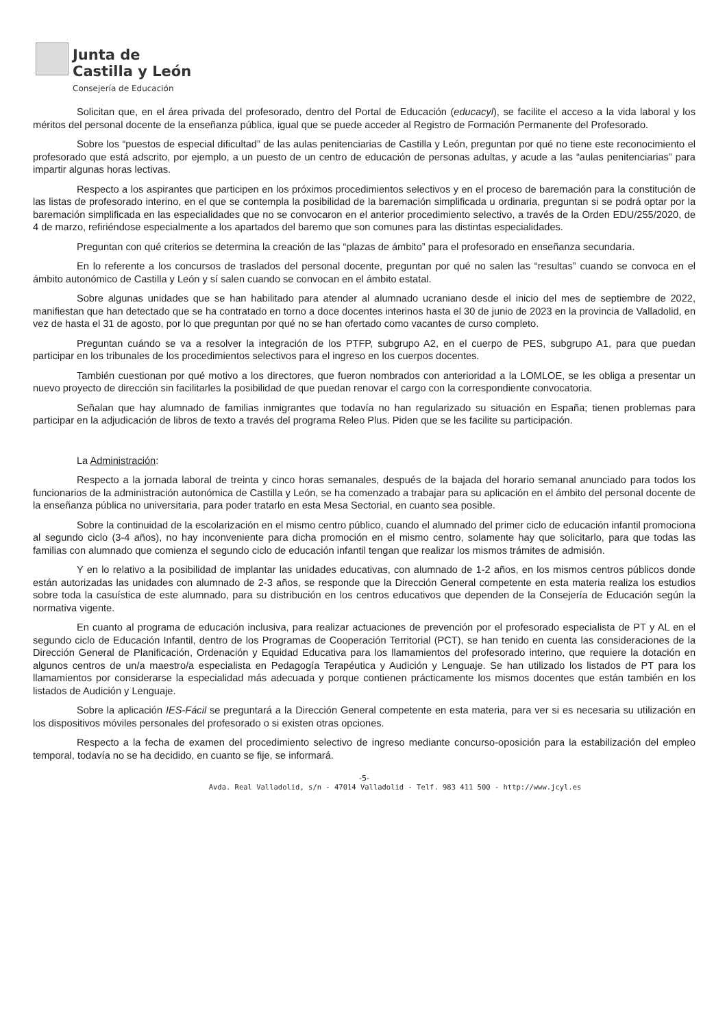Junta de
Castilla y León
Consejería de Educación
Solicitan que, en el área privada del profesorado, dentro del Portal de Educación (educacyl), se facilite el acceso a la vida laboral y los méritos del personal docente de la enseñanza pública, igual que se puede acceder al Registro de Formación Permanente del Profesorado.
Sobre los “puestos de especial dificultad” de las aulas penitenciarias de Castilla y León, preguntan por qué no tiene este reconocimiento el profesorado que está adscrito, por ejemplo, a un puesto de un centro de educación de personas adultas, y acude a las “aulas penitenciarias” para impartir algunas horas lectivas.
Respecto a los aspirantes que participen en los próximos procedimientos selectivos y en el proceso de baremación para la constitución de las listas de profesorado interino, en el que se contempla la posibilidad de la baremación simplificada u ordinaria, preguntan si se podrá optar por la baremación simplificada en las especialidades que no se convocaron en el anterior procedimiento selectivo, a través de la Orden EDU/255/2020, de 4 de marzo, refiriéndose especialmente a los apartados del baremo que son comunes para las distintas especialidades.
Preguntan con qué criterios se determina la creación de las “plazas de ámbito” para el profesorado en enseñanza secundaria.
En lo referente a los concursos de traslados del personal docente, preguntan por qué no salen las “resultas” cuando se convoca en el ámbito autonómico de Castilla y León y sí salen cuando se convocan en el ámbito estatal.
Sobre algunas unidades que se han habilitado para atender al alumnado ucraniano desde el inicio del mes de septiembre de 2022, manifiestan que han detectado que se ha contratado en torno a doce docentes interinos hasta el 30 de junio de 2023 en la provincia de Valladolid, en vez de hasta el 31 de agosto, por lo que preguntan por qué no se han ofertado como vacantes de curso completo.
Preguntan cuándo se va a resolver la integración de los PTFP, subgrupo A2, en el cuerpo de PES, subgrupo A1, para que puedan participar en los tribunales de los procedimientos selectivos para el ingreso en los cuerpos docentes.
También cuestionan por qué motivo a los directores, que fueron nombrados con anterioridad a la LOMLOE, se les obliga a presentar un nuevo proyecto de dirección sin facilitarles la posibilidad de que puedan renovar el cargo con la correspondiente convocatoria.
Señalan que hay alumnado de familias inmigrantes que todavía no han regularizado su situación en España; tienen problemas para participar en la adjudicación de libros de texto a través del programa Releo Plus. Piden que se les facilite su participación.
La Administración:
Respecto a la jornada laboral de treinta y cinco horas semanales, después de la bajada del horario semanal anunciado para todos los funcionarios de la administración autonómica de Castilla y León, se ha comenzado a trabajar para su aplicación en el ámbito del personal docente de la enseñanza pública no universitaria, para poder tratarlo en esta Mesa Sectorial, en cuanto sea posible.
Sobre la continuidad de la escolarización en el mismo centro público, cuando el alumnado del primer ciclo de educación infantil promociona al segundo ciclo (3-4 años), no hay inconveniente para dicha promoción en el mismo centro, solamente hay que solicitarlo, para que todas las familias con alumnado que comienza el segundo ciclo de educación infantil tengan que realizar los mismos trámites de admisión.
Y en lo relativo a la posibilidad de implantar las unidades educativas, con alumnado de 1-2 años, en los mismos centros públicos donde están autorizadas las unidades con alumnado de 2-3 años, se responde que la Dirección General competente en esta materia realiza los estudios sobre toda la casuística de este alumnado, para su distribución en los centros educativos que dependen de la Consejería de Educación según la normativa vigente.
En cuanto al programa de educación inclusiva, para realizar actuaciones de prevención por el profesorado especialista de PT y AL en el segundo ciclo de Educación Infantil, dentro de los Programas de Cooperación Territorial (PCT), se han tenido en cuenta las consideraciones de la Dirección General de Planificación, Ordenación y Equidad Educativa para los llamamientos del profesorado interino, que requiere la dotación en algunos centros de un/a maestro/a especialista en Pedagogía Terapéutica y Audición y Lenguaje. Se han utilizado los listados de PT para los llamamientos por considerarse la especialidad más adecuada y porque contienen prácticamente los mismos docentes que están también en los listados de Audición y Lenguaje.
Sobre la aplicación IES-Fácil se preguntará a la Dirección General competente en esta materia, para ver si es necesaria su utilización en los dispositivos móviles personales del profesorado o si existen otras opciones.
Respecto a la fecha de examen del procedimiento selectivo de ingreso mediante concurso-oposición para la estabilización del empleo temporal, todavía no se ha decidido, en cuanto se fije, se informará.
-5-
Avda. Real Valladolid, s/n - 47014 Valladolid - Telf. 983 411 500 - http://www.jcyl.es